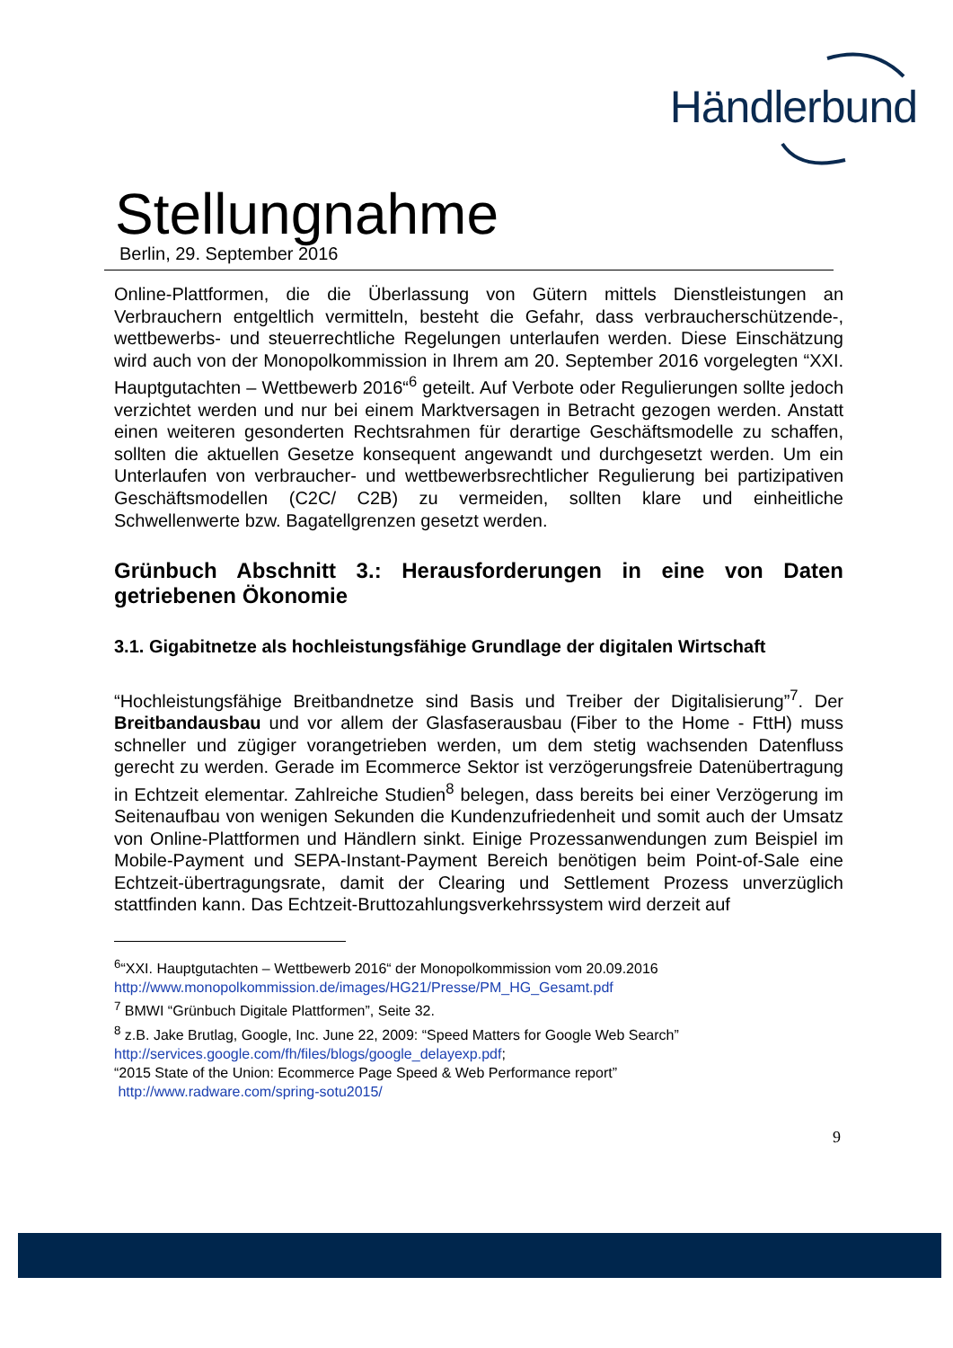Händlerbund
Stellungnahme
Berlin, 29. September 2016
Online-Plattformen, die die Überlassung von Gütern mittels Dienstleistungen an Verbrauchern entgeltlich vermitteln, besteht die Gefahr, dass verbraucherschützende-, wettbewerbs- und steuerrechtliche Regelungen unterlaufen werden. Diese Einschätzung wird auch von der Monopolkommission in Ihrem am 20. September 2016 vorgelegten “XXI. Hauptgutachten – Wettbewerb 2016“<sup>6</sup> geteilt. Auf Verbote oder Regulierungen sollte jedoch verzichtet werden und nur bei einem Marktversagen in Betracht gezogen werden. Anstatt einen weiteren gesonderten Rechtsrahmen für derartige Geschäftsmodelle zu schaffen, sollten die aktuellen Gesetze konsequent angewandt und durchgesetzt werden. Um ein Unterlaufen von verbraucher- und wettbewerbsrechtlicher Regulierung bei partizipativen Geschäftsmodellen (C2C/ C2B) zu vermeiden, sollten klare und einheitliche Schwellenwerte bzw. Bagatellgrenzen gesetzt werden.
Grünbuch Abschnitt 3.: Herausforderungen in eine von Daten getriebenen Ökonomie
3.1. Gigabitnetze als hochleistungsfähige Grundlage der digitalen Wirtschaft
“Hochleistungsfähige Breitbandnetze sind Basis und Treiber der Digitalisierung”<sup>7</sup>. Der Breitbandausbau und vor allem der Glasfaserausbau (Fiber to the Home - FttH) muss schneller und zügiger vorangetrieben werden, um dem stetig wachsenden Datenfluss gerecht zu werden. Gerade im Ecommerce Sektor ist verzögerungsfreie Datenübertragung in Echtzeit elementar. Zahlreiche Studien<sup>8</sup> belegen, dass bereits bei einer Verzögerung im Seitenaufbau von wenigen Sekunden die Kundenzufriedenheit und somit auch der Umsatz von Online-Plattformen und Händlern sinkt. Einige Prozessanwendungen zum Beispiel im Mobile-Payment und SEPA-Instant-Payment Bereich benötigen beim Point-of-Sale eine Echtzeit-übertragungsrate, damit der Clearing und Settlement Prozess unverzüglich stattfinden kann. Das Echtzeit-Bruttozahlungsverkehrssystem wird derzeit auf
<sup>6</sup> “XXI. Hauptgutachten – Wettbewerb 2016“ der Monopolkommission vom 20.09.2016
http://www.monopolkommission.de/images/HG21/Presse/PM_HG_Gesamt.pdf
<sup>7</sup> BMWI “Grünbuch Digitale Plattformen”, Seite 32.
<sup>8</sup> z.B. Jake Brutlag, Google, Inc. June 22, 2009: “Speed Matters for Google Web Search”
http://services.google.com/fh/files/blogs/google_delayexp.pdf;
“2015 State of the Union: Ecommerce Page Speed & Web Performance report”
http://www.radware.com/spring-sotu2015/
9